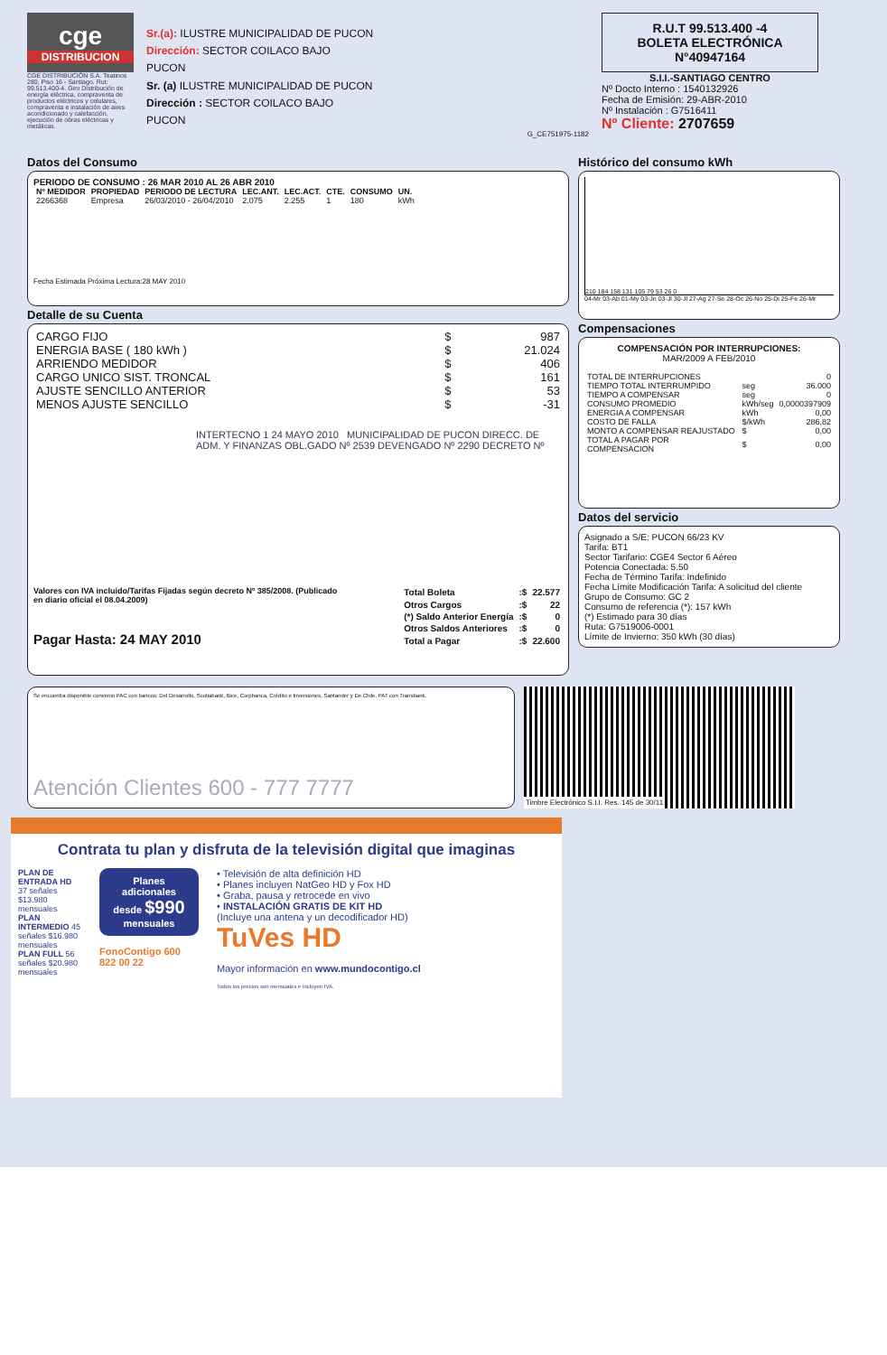cge
DISTRIBUCION
CGE DISTRIBUCIÓN S.A. Teatinos 280, Piso 16 - Santiago. Rut: 99.513.400-4. Giro Distribución de energía eléctrica, compraventa de productos eléctricos y celulares, compraventa e instalación de aires acondicionado y calefacción, ejecución de obras eléctricas y metálicas.
Sr.(a): ILUSTRE MUNICIPALIDAD DE PUCON
Dirección: SECTOR COILACO BAJO
PUCON
Sr. (a) ILUSTRE MUNICIPALIDAD DE PUCON
Dirección : SECTOR COILACO BAJO
PUCON
G_CE751975-1182
R.U.T 99.513.400 -4
BOLETA ELECTRÓNICA
N°40947164
S.I.I.-SANTIAGO CENTRO
Nº Docto Interno : 1540132926
Fecha de Emisión: 29-ABR-2010
Nº Instalación : G7516411
Nº Cliente: 2707659
Datos del Consumo
PERIODO DE CONSUMO : 26 MAR 2010 AL 26 ABR 2010
| Nº MEDIDOR | PROPIEDAD | PERIODO DE LECTURA | LEC.ANT. | LEC.ACT. | CTE. | CONSUMO | UN. |
| --- | --- | --- | --- | --- | --- | --- | --- |
| 2266368 | Empresa | 26/03/2010 - 26/04/2010 | 2.075 | 2.255 | 1 | 180 | kWh |
Fecha Estimada Próxima Lectura:28 MAY 2010
Detalle de su Cuenta
| CARGO FIJO | $ | 987 |
| ENERGIA BASE ( 180 kWh ) | $ | 21.024 |
| ARRIENDO MEDIDOR | $ | 406 |
| CARGO UNICO SIST. TRONCAL | $ | 161 |
| AJUSTE SENCILLO ANTERIOR | $ | 53 |
| MENOS AJUSTE SENCILLO | $ | -31 |
INTERTECNO 1 24 MAYO 2010 MUNICIPALIDAD DE PUCON DIRECC. DE ADM. Y FINANZAS OBL.GADO Nº 2539 DEVENGADO Nº 2290 DECRETO Nº
Valores con IVA incluido/Tarifas Fijadas según decreto Nº 385/2008. (Publicado en diario oficial el 08.04.2009)
Pagar Hasta: 24 MAY 2010
| Total Boleta | :$ | 22.577 |
| Otros Cargos | :$ | 22 |
| (*) Saldo Anterior Energía | :$ | 0 |
| Otros Saldos Anteriores | :$ | 0 |
| Total a Pagar | :$ | 22.600 |
Histórico del consumo kWh
210 184 158 131 105 79 53 26 0
04-Mr 03-Ab 01-My 03-Jn 03-Jl 30-Jl 27-Ag 27-Se 28-Oc 26-No 25-Di 25-Fe 26-Mr
Compensaciones
COMPENSACIÓN POR INTERRUPCIONES:
MAR/2009 A FEB/2010
| TOTAL DE INTERRUPCIONES | | 0 |
| TIEMPO TOTAL INTERRUMPIDO | seg | 36.000 |
| TIEMPO A COMPENSAR | seg | 0 |
| CONSUMO PROMEDIO | kWh/seg | 0,0000397909 |
| ENERGIA A COMPENSAR | kWh | 0,00 |
| COSTO DE FALLA | $/kWh | 286,82 |
| MONTO A COMPENSAR REAJUSTADO | $ | 0,00 |
| TOTAL A PAGAR POR COMPENSACION | $ | 0,00 |
Datos del servicio
Asignado a S/E: PUCON 66/23 KV
Tarifa: BT1
Sector Tarifario: CGE4 Sector 6 Aéreo
Potencia Conectada: 5.50
Fecha de Término Tarifa: Indefinido
Fecha Límite Modificación Tarifa: A solicitud del cliente
Grupo de Consumo: GC 2
Consumo de referencia (*): 157 kWh
(*) Estimado para 30 días
Ruta: G7519006-0001
Límite de Invierno: 350 kWh (30 días)
Se encuentra disponible convenio PAC con bancos: Del Desarrollo, Scotiabank, Bice, Corpbanca, Crédito e Inversiones, Santander y De Chile. PAT con Transbank.
Atención Clientes 600 - 777 7777
Timbre Electrónico S.I.I. Res. 145 de 30/11
Contrata tu plan y disfruta de la televisión digital que imaginas
PLAN DE ENTRADA HD 37 señales $13.980 mensuales
PLAN INTERMEDIO 45 señales $16.980 mensuales
PLAN FULL 56 señales $20.980 mensuales
Planes adicionales desde $990 mensuales
FonoContigo 600 822 00 22
• Televisión de alta definición HD
• Planes incluyen NatGeo HD y Fox HD
• Graba, pausa y retrocede en vivo
• INSTALACIÓN GRATIS DE KIT HD
(Incluye una antena y un decodificador HD)
TuVes HD
Mayor información en www.mundocontigo.cl
Todos los precios son mensuales e incluyen IVA.